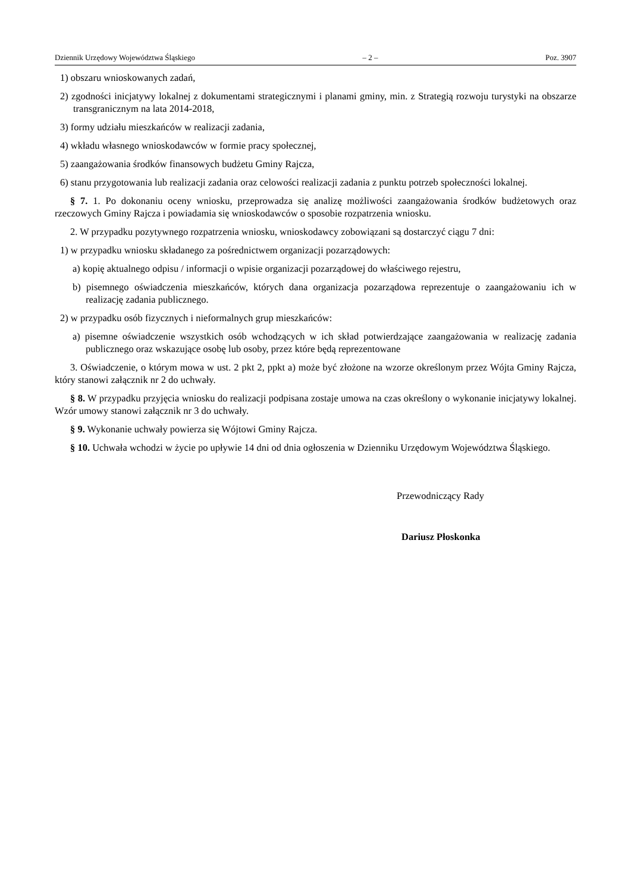Dziennik Urzędowy Województwa Śląskiego – 2 – Poz. 3907
1) obszaru wnioskowanych zadań,
2) zgodności inicjatywy lokalnej z dokumentami strategicznymi i planami gminy, min. z Strategią rozwoju turystyki na obszarze transgranicznym na lata 2014-2018,
3) formy udziału mieszkańców w realizacji zadania,
4) wkładu własnego wnioskodawców w formie pracy społecznej,
5) zaangażowania środków finansowych budżetu Gminy Rajcza,
6) stanu przygotowania lub realizacji zadania oraz celowości realizacji zadania z punktu potrzeb społeczności lokalnej.
§ 7. 1. Po dokonaniu oceny wniosku, przeprowadza się analizę możliwości zaangażowania środków budżetowych oraz rzeczowych Gminy Rajcza i powiadamia się wnioskodawców o sposobie rozpatrzenia wniosku.
2. W przypadku pozytywnego rozpatrzenia wniosku, wnioskodawcy zobowiązani są dostarczyć ciągu 7 dni:
1) w przypadku wniosku składanego za pośrednictwem organizacji pozarządowych:
a) kopię aktualnego odpisu / informacji o wpisie organizacji pozarządowej do właściwego rejestru,
b) pisemnego oświadczenia mieszkańców, których dana organizacja pozarządowa reprezentuje o zaangażowaniu ich w realizację zadania publicznego.
2) w przypadku osób fizycznych i nieformalnych grup mieszkańców:
a) pisemne oświadczenie wszystkich osób wchodzących w ich skład potwierdzające zaangażowania w realizację zadania publicznego oraz wskazujące osobę lub osoby, przez które będą reprezentowane
3. Oświadczenie, o którym mowa w ust. 2 pkt 2, ppkt a) może być złożone na wzorze określonym przez Wójta Gminy Rajcza, który stanowi załącznik nr 2 do uchwały.
§ 8. W przypadku przyjęcia wniosku do realizacji podpisana zostaje umowa na czas określony o wykonanie inicjatywy lokalnej. Wzór umowy stanowi załącznik nr 3 do uchwały.
§ 9. Wykonanie uchwały powierza się Wójtowi Gminy Rajcza.
§ 10. Uchwała wchodzi w życie po upływie 14 dni od dnia ogłoszenia w Dzienniku Urzędowym Województwa Śląskiego.
Przewodniczący Rady
Dariusz Płoskonka